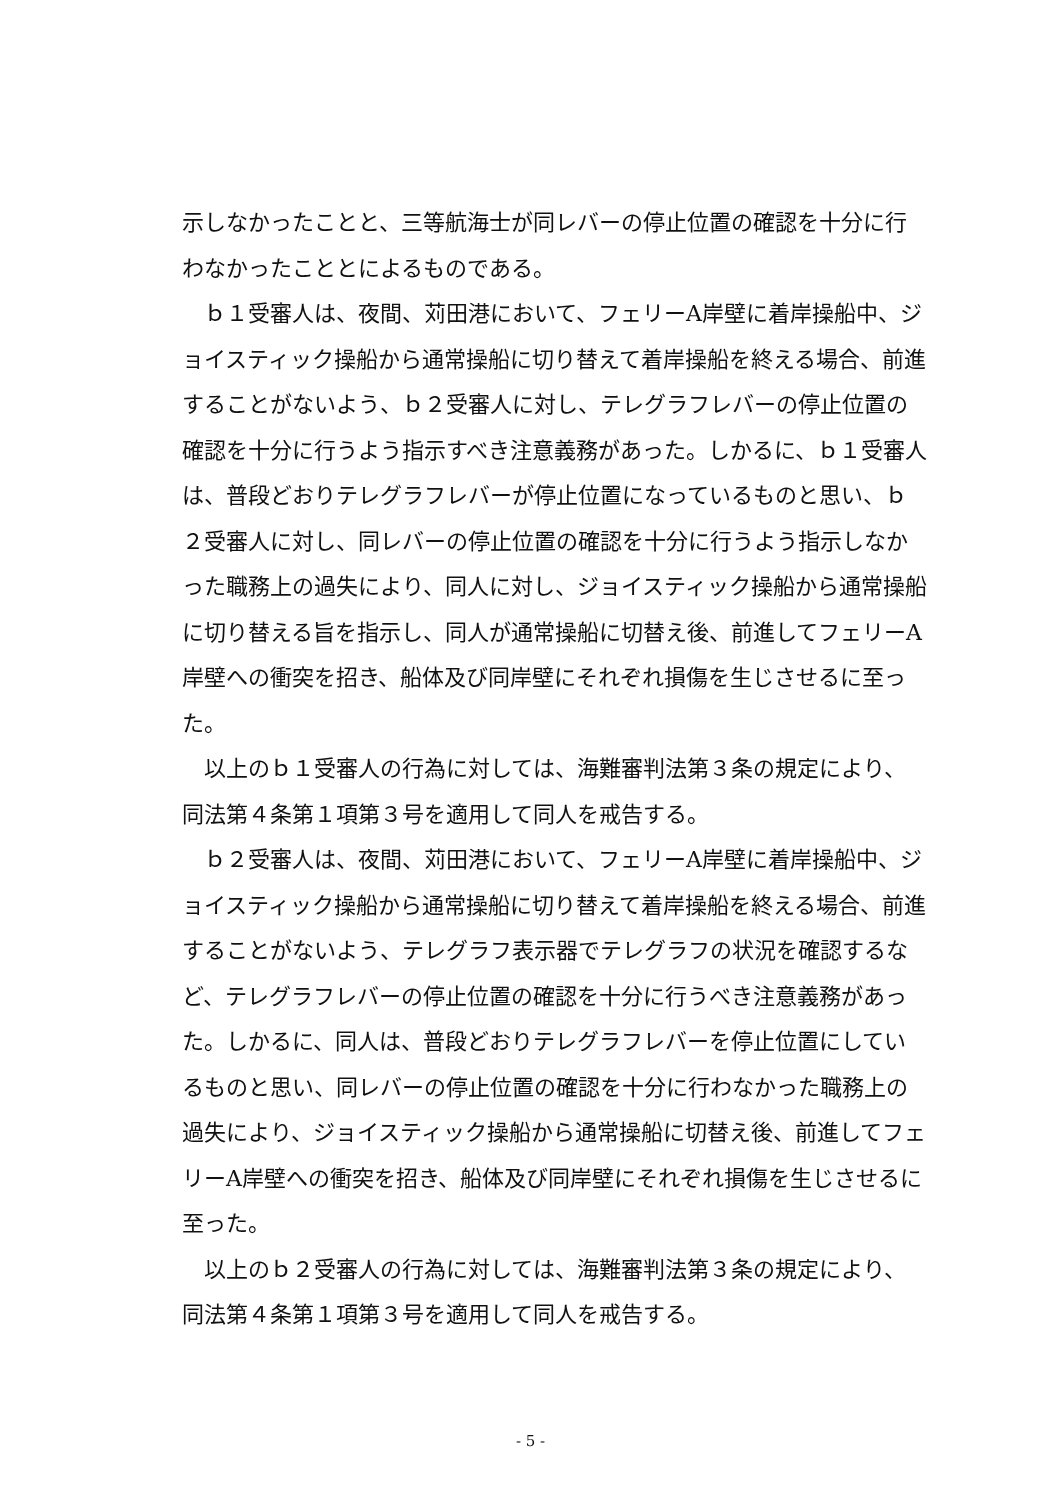示しなかったことと、三等航海士が同レバーの停止位置の確認を十分に行わなかったこととによるものである。
　ｂ１受審人は、夜間、苅田港において、フェリーA岸壁に着岸操船中、ジョイスティック操船から通常操船に切り替えて着岸操船を終える場合、前進することがないよう、ｂ２受審人に対し、テレグラフレバーの停止位置の確認を十分に行うよう指示すべき注意義務があった。しかるに、ｂ１受審人は、普段どおりテレグラフレバーが停止位置になっているものと思い、ｂ２受審人に対し、同レバーの停止位置の確認を十分に行うよう指示しなかった職務上の過失により、同人に対し、ジョイスティック操船から通常操船に切り替える旨を指示し、同人が通常操船に切替え後、前進してフェリーA岸壁への衝突を招き、船体及び同岸壁にそれぞれ損傷を生じさせるに至った。
　以上のｂ１受審人の行為に対しては、海難審判法第３条の規定により、同法第４条第１項第３号を適用して同人を戒告する。
　ｂ２受審人は、夜間、苅田港において、フェリーA岸壁に着岸操船中、ジョイスティック操船から通常操船に切り替えて着岸操船を終える場合、前進することがないよう、テレグラフ表示器でテレグラフの状況を確認するなど、テレグラフレバーの停止位置の確認を十分に行うべき注意義務があった。しかるに、同人は、普段どおりテレグラフレバーを停止位置にしているものと思い、同レバーの停止位置の確認を十分に行わなかった職務上の過失により、ジョイスティック操船から通常操船に切替え後、前進してフェリーA岸壁への衝突を招き、船体及び同岸壁にそれぞれ損傷を生じさせるに至った。
　以上のｂ２受審人の行為に対しては、海難審判法第３条の規定により、同法第４条第１項第３号を適用して同人を戒告する。
- 5 -